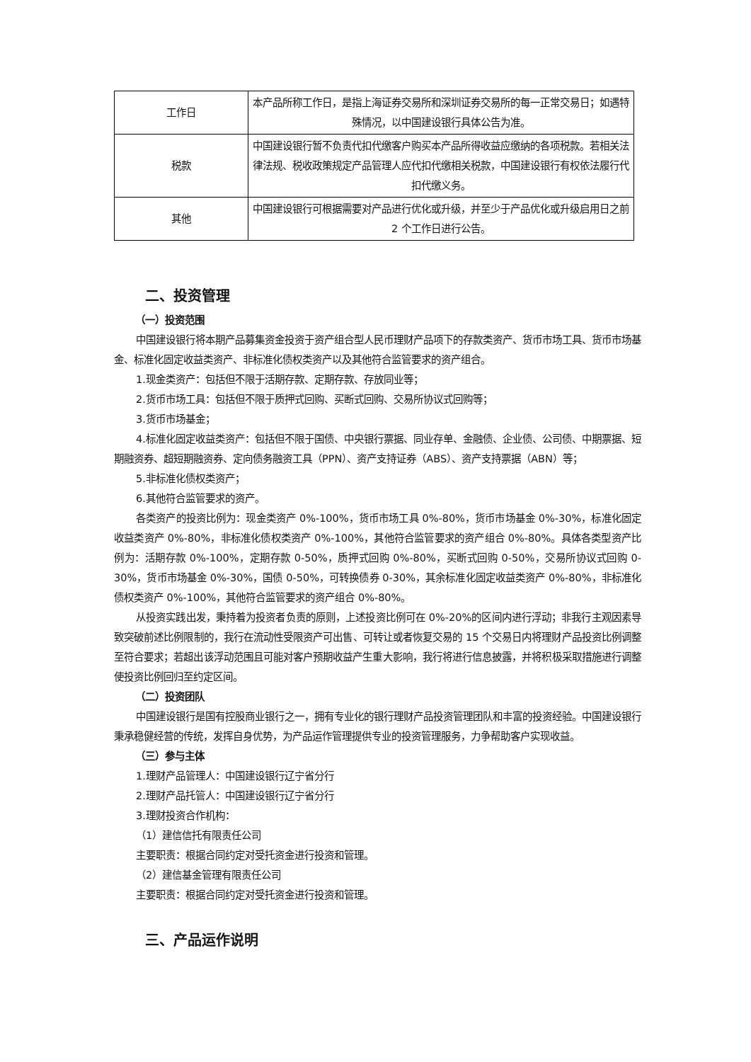| 工作日 | 本产品所称工作日，是指上海证券交易所和深圳证券交易所的每一正常交易日；如遇特殊情况，以中国建设银行具体公告为准。 |
| 税款 | 中国建设银行暂不负责代扣代缴客户购买本产品所得收益应缴纳的各项税款。若相关法律法规、税收政策规定产品管理人应代扣代缴相关税款，中国建设银行有权依法履行代扣代缴义务。 |
| 其他 | 中国建设银行可根据需要对产品进行优化或升级，并至少于产品优化或升级启用日之前 2 个工作日进行公告。 |
二、投资管理
（一）投资范围
中国建设银行将本期产品募集资金投资于资产组合型人民币理财产品项下的存款类资产、货币市场工具、货币市场基金、标准化固定收益类资产、非标准化债权类资产以及其他符合监管要求的资产组合。
1.现金类资产：包括但不限于活期存款、定期存款、存放同业等；
2.货币市场工具：包括但不限于质押式回购、买断式回购、交易所协议式回购等；
3.货币市场基金；
4.标准化固定收益类资产：包括但不限于国债、中央银行票据、同业存单、金融债、企业债、公司债、中期票据、短期融资券、超短期融资券、定向债务融资工具（PPN）、资产支持证券（ABS）、资产支持票据（ABN）等；
5.非标准化债权类资产；
6.其他符合监管要求的资产。
各类资产的投资比例为：现金类资产 0%-100%，货币市场工具 0%-80%，货币市场基金 0%-30%，标准化固定收益类资产 0%-80%，非标准化债权类资产 0%-100%，其他符合监管要求的资产组合 0%-80%。具体各类型资产比例为：活期存款 0%-100%，定期存款 0-50%，质押式回购 0%-80%，买断式回购 0-50%，交易所协议式回购 0-30%，货币市场基金 0%-30%，国债 0-50%，可转换债券 0-30%，其余标准化固定收益类资产 0%-80%，非标准化债权类资产 0%-100%，其他符合监管要求的资产组合 0%-80%。
从投资实践出发，秉持着为投资者负责的原则，上述投资比例可在 0%-20%的区间内进行浮动；非我行主观因素导致突破前述比例限制的，我行在流动性受限资产可出售、可转让或者恢复交易的 15 个交易日内将理财产品投资比例调整至符合要求；若超出该浮动范围且可能对客户预期收益产生重大影响，我行将进行信息披露，并将积极采取措施进行调整使投资比例回归至约定区间。
（二）投资团队
中国建设银行是国有控股商业银行之一，拥有专业化的银行理财产品投资管理团队和丰富的投资经验。中国建设银行秉承稳健经营的传统，发挥自身优势，为产品运作管理提供专业的投资管理服务，力争帮助客户实现收益。
（三）参与主体
1.理财产品管理人：中国建设银行辽宁省分行
2.理财产品托管人：中国建设银行辽宁省分行
3.理财投资合作机构：
（1）建信信托有限责任公司
主要职责：根据合同约定对受托资金进行投资和管理。
（2）建信基金管理有限责任公司
主要职责：根据合同约定对受托资金进行投资和管理。
三、产品运作说明